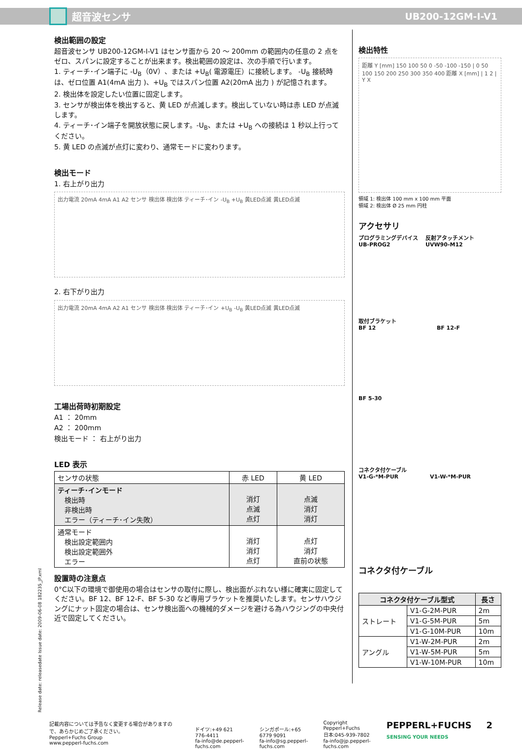超音波センサ UB200-12GM-I-V1
検出範囲の設定
超音波センサ UB200-12GM-I-V1 はセンサ面から 20 ～ 200mm の範囲内の任意の 2 点をゼロ、スパンに設定することが出来ます。検出範囲の設定は、次の手順で行います。
1. ティーチ･イン端子に -U<sub>B</sub>（0V）、または +U<sub>B</sub>( 電源電圧）に接続します。 -U<sub>B</sub> 接続時は、ゼロ位置 A1(4mA 出力 )、+U<sub>B</sub> ではスパン位置 A2(20mA 出力 ) が記憶されます。
2. 検出体を設定したい位置に固定します。
3. センサが検出体を検出すると、黄 LED が点滅します。検出していない時は赤 LED が点滅します。
4. ティーチ･イン端子を開放状態に戻します。-U<sub>B</sub>、または +U<sub>B</sub> への接続は 1 秒以上行ってください。
5. 黄 LED の点滅が点灯に変わり、通常モードに変わります。
検出モード
1. 右上がり出力
出力電流 20mA 4mA A1 A2 センサ 検出体 検出体 ティーチ･イン -U<sub>B</sub> +U<sub>B</sub> 黄LED点滅 黄LED点滅
2. 右下がり出力
出力電流 20mA 4mA A2 A1 センサ 検出体 検出体 ティーチ･イン +U<sub>B</sub> -U<sub>B</sub> 黄LED点滅 黄LED点滅
工場出荷時初期設定
A1 ： 20mm
A2 ： 200mm
検出モード ： 右上がり出力
LED 表示
| センサの状態 | 赤 LED | 黄 LED |
| ティーチ･インモード 検出時 非検出時 エラー（ティーチ･イン失敗） | 消灯 点滅 点灯 | 点滅 消灯 消灯 |
| 通常モード 検出設定範囲内 検出設定範囲外 エラー | 消灯 消灯 点灯 | 点灯 消灯 直前の状態 |
設置時の注意点
0°C以下の環境で御使用の場合はセンサの取付に際し、検出面がぶれない様に確実に固定してください。BF 12、BF 12-F、BF 5-30 など専用ブラケットを推奨いたします。センサハウジングにナット固定の場合は、センサ検出面への機械的ダメージを避ける為ハウジングの中央付近で固定してください。
検出特性
距離 Y [mm] 150 100 50 0 -50 -100 -150 | 0 50 100 150 200 250 300 350 400 距離 X [mm] | 1 2 | Y X
領域 1: 検出体 100 mm x 100 mm 平面
領域 2: 検出体 Ø 25 mm 円柱
アクセサリ
プログラミングデバイス
UB-PROG2
反射アタッチメント
UVW90-M12
取付ブラケット
BF 12 BF 12-F
BF 5-30
コネクタ付ケーブル
V1-G-*M-PUR V1-W-*M-PUR
コネクタ付ケーブル
| コネクタ付ケーブル型式 | | 長さ |
| --- | --- | --- |
| ストレート | V1-G-2M-PUR | 2m |
| | V1-G-5M-PUR | 5m |
| | V1-G-10M-PUR | 10m |
| アングル | V1-W-2M-PUR | 2m |
| | V1-W-5M-PUR | 5m |
| | V1-W-10M-PUR | 10m |
Release date: releasedate Issue date: 2009-06-08 182235_JP.xml
記載内容については予告なく変更する場合がありますので、あらかじめご了承ください。
Pepperl+Fuchs Group
www.pepperl-fuchs.com
ドイツ:+49 621 776-4411
fa-info@de.pepperl-fuchs.com
シンガポール:+65 6779 9091
fa-info@sg.pepperl-fuchs.com
Copyright Pepperl+Fuchs
日本:045-939-7802
fa-info@jp.pepperl-fuchs.com
PEPPERL+FUCHS
SENSING YOUR NEEDS
2